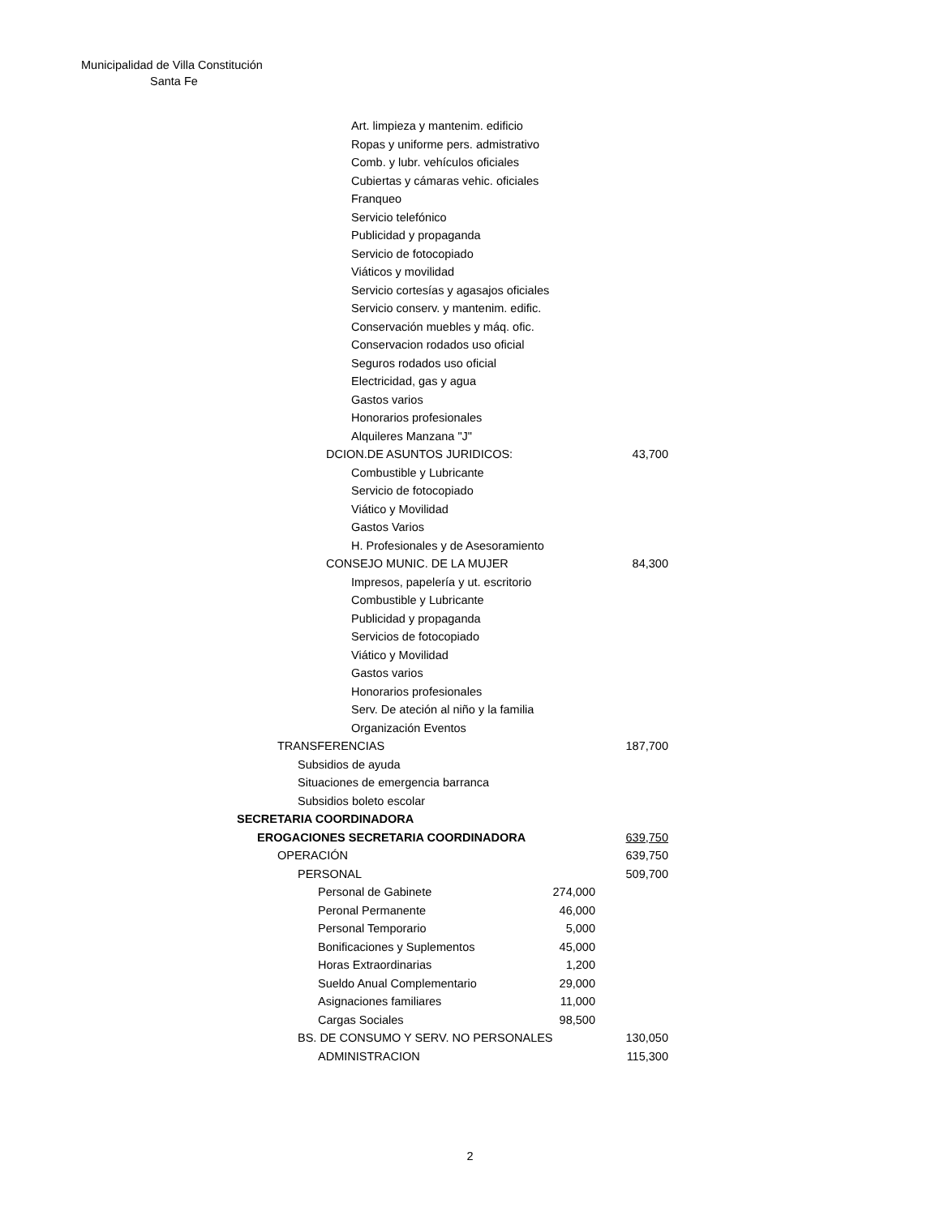Municipalidad de Villa Constitución
Santa Fe
| Art. limpieza y mantenim. edificio | | |
| Ropas y uniforme pers. admistrativo | | |
| Comb. y lubr. vehículos oficiales | | |
| Cubiertas y cámaras vehic. oficiales | | |
| Franqueo | | |
| Servicio telefónico | | |
| Publicidad y propaganda | | |
| Servicio de fotocopiado | | |
| Viáticos y movilidad | | |
| Servicio cortesías y agasajos oficiales | | |
| Servicio conserv. y mantenim. edific. | | |
| Conservación muebles y máq. ofic. | | |
| Conservacion rodados uso oficial | | |
| Seguros rodados uso oficial | | |
| Electricidad, gas y agua | | |
| Gastos varios | | |
| Honorarios profesionales | | |
| Alquileres Manzana "J" | | |
| DCION.DE ASUNTOS JURIDICOS: | | 43,700 |
| Combustible y Lubricante | | |
| Servicio de fotocopiado | | |
| Viático y Movilidad | | |
| Gastos Varios | | |
| H. Profesionales y de Asesoramiento | | |
| CONSEJO MUNIC. DE LA MUJER | | 84,300 |
| Impresos, papelería y ut. escritorio | | |
| Combustible y Lubricante | | |
| Publicidad y propaganda | | |
| Servicios de fotocopiado | | |
| Viático y Movilidad | | |
| Gastos varios | | |
| Honorarios profesionales | | |
| Serv. De ateción al niño y la familia | | |
| Organización Eventos | | |
| TRANSFERENCIAS | | 187,700 |
| Subsidios de ayuda | | |
| Situaciones de emergencia barranca | | |
| Subsidios boleto escolar | | |
| SECRETARIA COORDINADORA | | |
| EROGACIONES SECRETARIA COORDINADORA | | 639,750 |
| OPERACIÓN | | 639,750 |
| PERSONAL | | 509,700 |
| Personal de Gabinete | 274,000 | |
| Peronal Permanente | 46,000 | |
| Personal Temporario | 5,000 | |
| Bonificaciones y Suplementos | 45,000 | |
| Horas Extraordinarias | 1,200 | |
| Sueldo Anual Complementario | 29,000 | |
| Asignaciones familiares | 11,000 | |
| Cargas Sociales | 98,500 | |
| BS. DE CONSUMO Y SERV. NO PERSONALES | | 130,050 |
| ADMINISTRACION | | 115,300 |
2